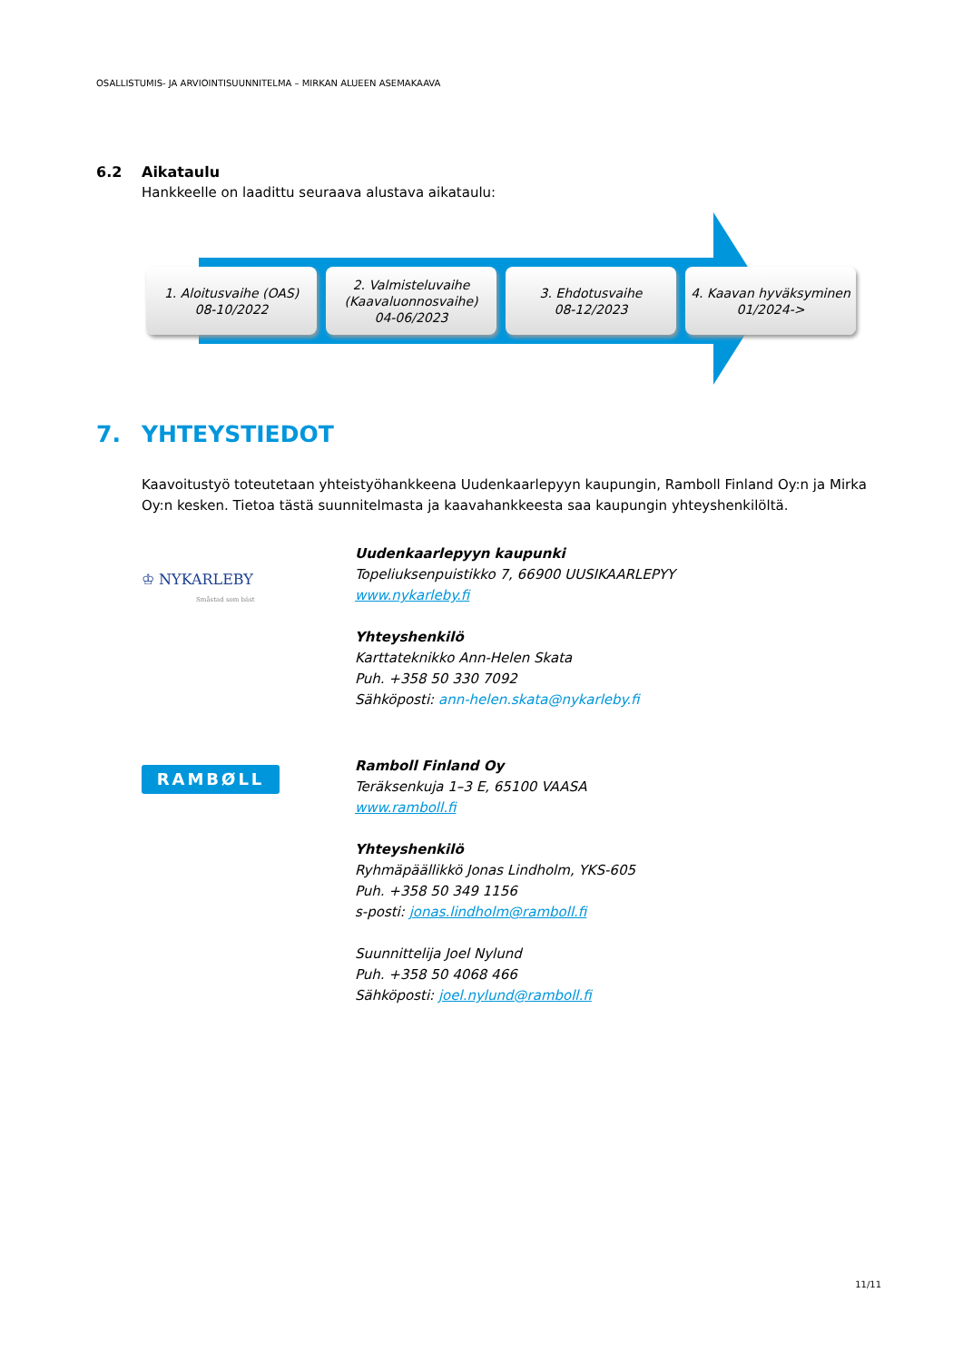OSALLISTUMIS- JA ARVIOINTISUUNNITELMA – MIRKAN ALUEEN ASEMAKAAVA
6.2 Aikataulu
Hankkeelle on laadittu seuraava alustava aikataulu:
1. Aloitusvaihe (OAS)
08-10/2022
2. Valmisteluvaihe (Kaavaluonnosvaihe)
04-06/2023
3. Ehdotusvaihe
08-12/2023
4. Kaavan hyväksyminen
01/2024->
7. YHTEYSTIEDOT
Kaavoitustyö toteutetaan yhteistyöhankkeena Uudenkaarlepyyn kaupungin, Ramboll Finland Oy:n ja Mirka Oy:n kesken. Tietoa tästä suunnitelmasta ja kaavahankkeesta saa kaupungin yhteyshenkilöltä.
♔ NYKARLEBY
Småstad som bäst
Uudenkaarlepyyn kaupunki
Topeliuksenpuistikko 7, 66900 UUSIKAARLEPYY
www.nykarleby.fi
Yhteyshenkilö
Karttateknikko Ann-Helen Skata
Puh. +358 50 330 7092
Sähköposti: ann-helen.skata@nykarleby.fi
RAMBØLL
Ramboll Finland Oy
Teräksenkuja 1–3 E, 65100 VAASA
www.ramboll.fi
Yhteyshenkilö
Ryhmäpäällikkö Jonas Lindholm, YKS-605
Puh. +358 50 349 1156
s-posti: jonas.lindholm@ramboll.fi
Suunnittelija Joel Nylund
Puh. +358 50 4068 466
Sähköposti: joel.nylund@ramboll.fi
11/11